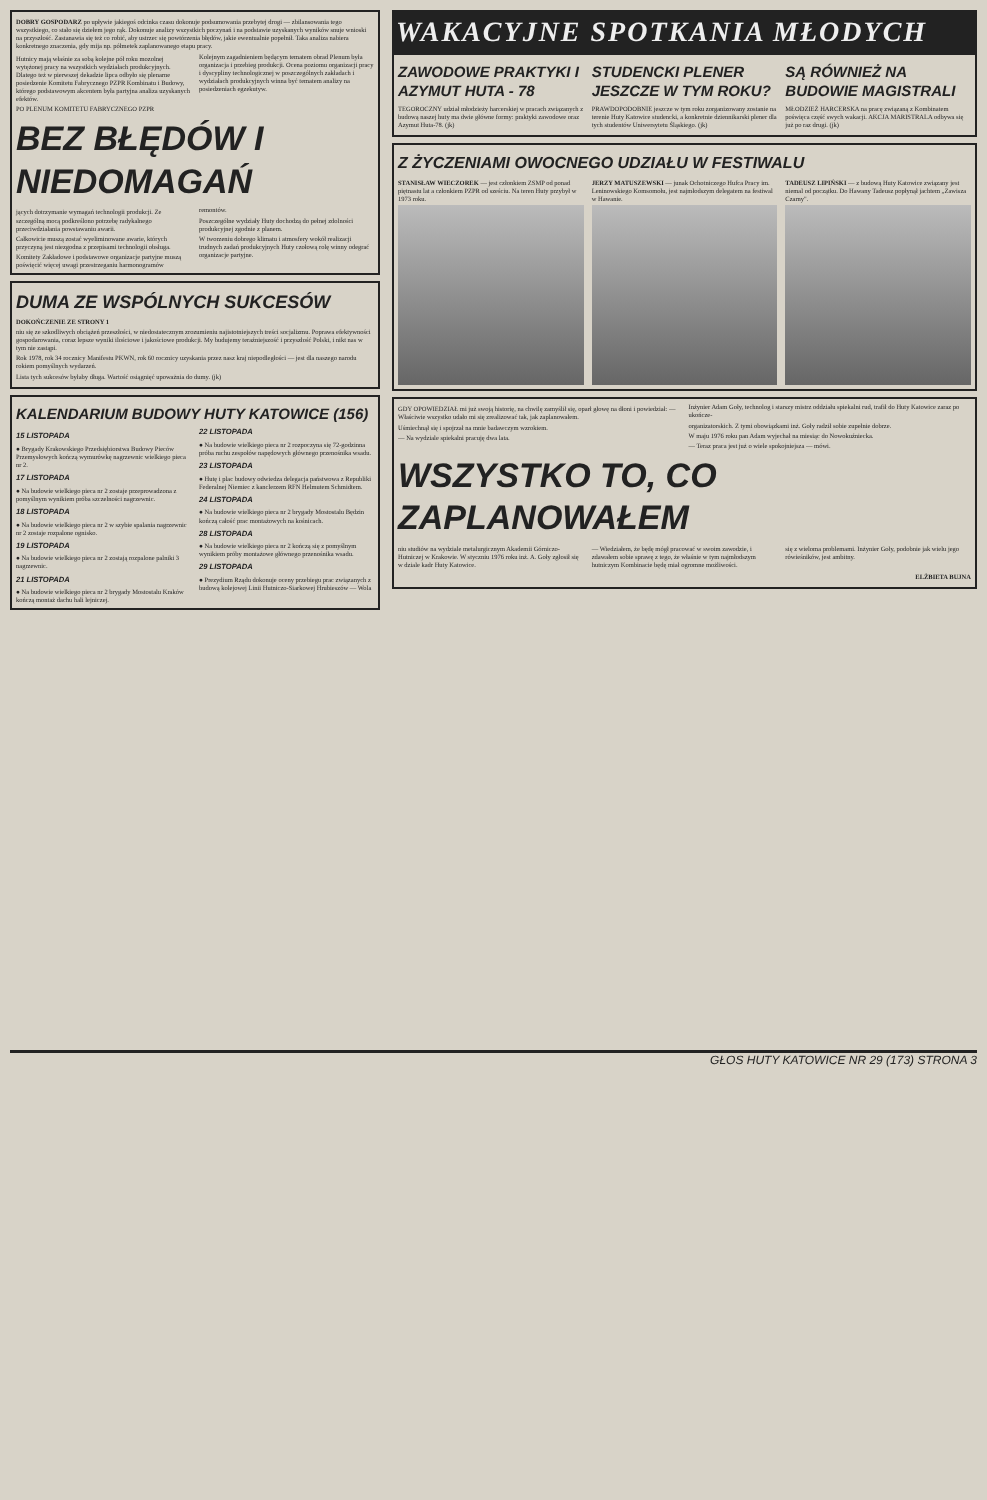DOBRY GOSPODARZ po upływie jakiegoś odcinka czasu dokonuje podsumowania przebytej drogi — zbilansowania tego wszystkiego, co stało się dziełem jego rąk. Dokonuje analizy wszystkich poczynań i na podstawie uzyskanych wyników snuje wnioski na przyszłość. Zastanawia się też co robić, aby ustrzec się powtórzenia błędów, jakie ewentualnie popełnił. Taka analiza nabiera konkretnego znaczenia, gdy mija np. półmetek zaplanowanego etapu pracy.
Hutnicy mają właśnie za sobą kolejne pół roku mozolnej wytężonej pracy na wszystkich wydziałach produkcyjnych. Dlatego też w pierwszej dekadzie lipca odbyło się plenarne posiedzenie Komitetu Fabrycznego PZPR Kombinatu i Budowy, którego podstawowym akcentem była partyjna analiza uzyskanych efektów.
Kolejnym zagadnieniem będącym tematem obrad Plenum była organizacja i przebieg produkcji. Ocena poziomu organizacji pracy i dyscypliny technologicznej w poszczególnych zakładach i wydziałach produkcyjnych winna być tematem analizy na posiedzeniach egzekutyw.
PO PLENUM KOMITETU FABRYCZNEGO PZPR
BEZ BŁĘDÓW I NIEDOMAGAŃ
jących dotrzymanie wymagań technologii produkcji. Ze szczególną mocą podkreślono potrzebę radykalnego przeciwdziałania powstawaniu awarii.
Całkowicie muszą zostać wyeliminowane awarie, których przyczyną jest niezgodna z przepisami technologii obsługa.
Komitety Zakładowe i podstawowe organizacje partyjne muszą poświęcić więcej uwagi przestrzeganiu harmonogramów remontów.
Poszczególne wydziały Huty dochodzą do pełnej zdolności produkcyjnej zgodnie z planem.
W tworzeniu dobrego klimatu i atmosfery wokół realizacji trudnych zadań produkcyjnych Huty czołową rolę winny odegrać organizacje partyjne.
DUMA ZE WSPÓLNYCH SUKCESÓW
DOKOŃCZENIE ZE STRONY 1
niu się ze szkodliwych obciążeń przeszłości, w niedostatecznym zrozumieniu najistotniejszych treści socjalizmu. Poprawa efektywności gospodarowania, coraz lepsze wyniki ilościowe i jakościowe produkcji. My budujemy teraźniejszość i przyszłość Polski, i nikt nas w tym nie zastąpi.
Rok 1978, rok 34 rocznicy Manifestu PKWN, rok 60 rocznicy uzyskania przez nasz kraj niepodległości — jest dla naszego narodu rokiem pomyślnych wydarzeń.
Lista tych sukcesów byłaby długa. Wartość osiągnięć upoważnia do dumy. (jk)
KALENDARIUM BUDOWY HUTY KATOWICE (156)
15 LISTOPADA
● Brygady Krakowskiego Przedsiębiorstwa Budowy Pieców Przemysłowych kończą wymurówkę nagrzewnic wielkiego pieca nr 2.
17 LISTOPADA
● Na budowie wielkiego pieca nr 2 zostaje przeprowadzona z pomyślnym wynikiem próba szczelności nagrzewnic.
18 LISTOPADA
● Na budowie wielkiego pieca nr 2 w szybie spalania nagrzewnic nr 2 zostaje rozpalone ognisko.
19 LISTOPADA
● Na budowie wielkiego pieca nr 2 zostają rozpalone palniki 3 nagrzewnic.
21 LISTOPADA
● Na budowie wielkiego pieca nr 2 brygady Mostostalu Kraków kończą montaż dachu hali lejniczej.
22 LISTOPADA
● Na budowie wielkiego pieca nr 2 rozpoczyna się 72-godzinna próba ruchu zespołów napędowych głównego przenośnika wsadu.
23 LISTOPADA
● Hutę i plac budowy odwiedza delegacja państwowa z Republiki Federalnej Niemiec z kanclerzem RFN Helmutem Schmidtem.
24 LISTOPADA
● Na budowie wielkiego pieca nr 2 brygady Mostostalu Będzin kończą całość prac montażowych na kośnicach.
28 LISTOPADA
● Na budowie wielkiego pieca nr 2 kończą się z pomyślnym wynikiem próby montażowe głównego przenośnika wsadu.
29 LISTOPADA
● Prezydium Rządu dokonuje oceny przebiegu prac związanych z budową kolejowej Linii Hutniczo-Siarkowej Hrubieszów — Wola
WAKACYJNE SPOTKANIA MŁODYCH
ZAWODOWE PRAKTYKI I AZYMUT HUTA - 78
TEGOROCZNY udział młodzieży harcerskiej w pracach związanych z budową naszej huty ma dwie główne formy: praktyki zawodowe oraz Azymut Huta-78. (jk)
STUDENCKI PLENER JESZCZE W TYM ROKU?
PRAWDOPODOBNIE jeszcze w tym roku zorganizowany zostanie na terenie Huty Katowice studencki, a konkretnie dziennikarski plener dla tych studentów Uniwersytetu Śląskiego. (jk)
SĄ RÓWNIEŻ NA BUDOWIE MAGISTRALI
MŁODZIEŻ HARCERSKA na pracę związaną z Kombinatem poświęca część swych wakacji. AKCJA MARISTRALA odbywa się już po raz drugi. (jk)
Z ŻYCZENIAMI OWOCNEGO UDZIAŁU W FESTIWALU
STANISŁAW WIECZOREK — jest członkiem ZSMP od ponad piętnastu lat a członkiem PZPR od sześciu. Na teren Huty przybył w 1973 roku.
JERZY MATUSZEWSKI — junak Ochotniczego Hufca Pracy im. Leninowskiego Komsomołu, jest najmłodszym delegatem na festiwal w Hawanie.
TADEUSZ LIPIŃSKI — z budową Huty Katowice związany jest niemal od początku. Do Hawany Tadeusz popłynął jachtem „Zawisza Czarny".
GDY OPOWIEDZIAŁ mi już swoją historię, na chwilę zamyślił się, oparł głowę na dłoni i powiedział: — Właściwie wszystko udało mi się zrealizować tak, jak zaplanowałem.
Uśmiechnął się i spojrzał na mnie badawczym wzrokiem.
— Na wydziale spiekalni pracuję dwa lata.
Inżynier Adam Goły, technolog i starszy mistrz oddziału spiekalni rud, trafił do Huty Katowice zaraz po ukończe-
organizatorskich. Z tymi obowiązkami inż. Goły radził sobie zupełnie dobrze.
W maju 1976 roku pan Adam wyjechał na miesiąc do Nowokuźniecka.
— Teraz praca jest już o wiele spokojniejsza — mówi.
WSZYSTKO TO, CO ZAPLANOWAŁEM
niu studiów na wydziale metalurgicznym Akademii Górniczo-Hutniczej w Krakowie. W styczniu 1976 roku inż. A. Goły zgłosił się w dziale kadr Huty Katowice.
— Wiedziałem, że będę mógł pracować w swoim zawodzie, i zdawałem sobie sprawę z tego, że właśnie w tym najmłodszym hutniczym Kombinacie będę miał ogromne możliwości.
się z wieloma problemami. Inżynier Goły, podobnie jak wielu jego rówieśników, jest ambitny.
ELŻBIETA BUJNA
GŁOS HUTY KATOWICE NR 29 (173) STRONA 3